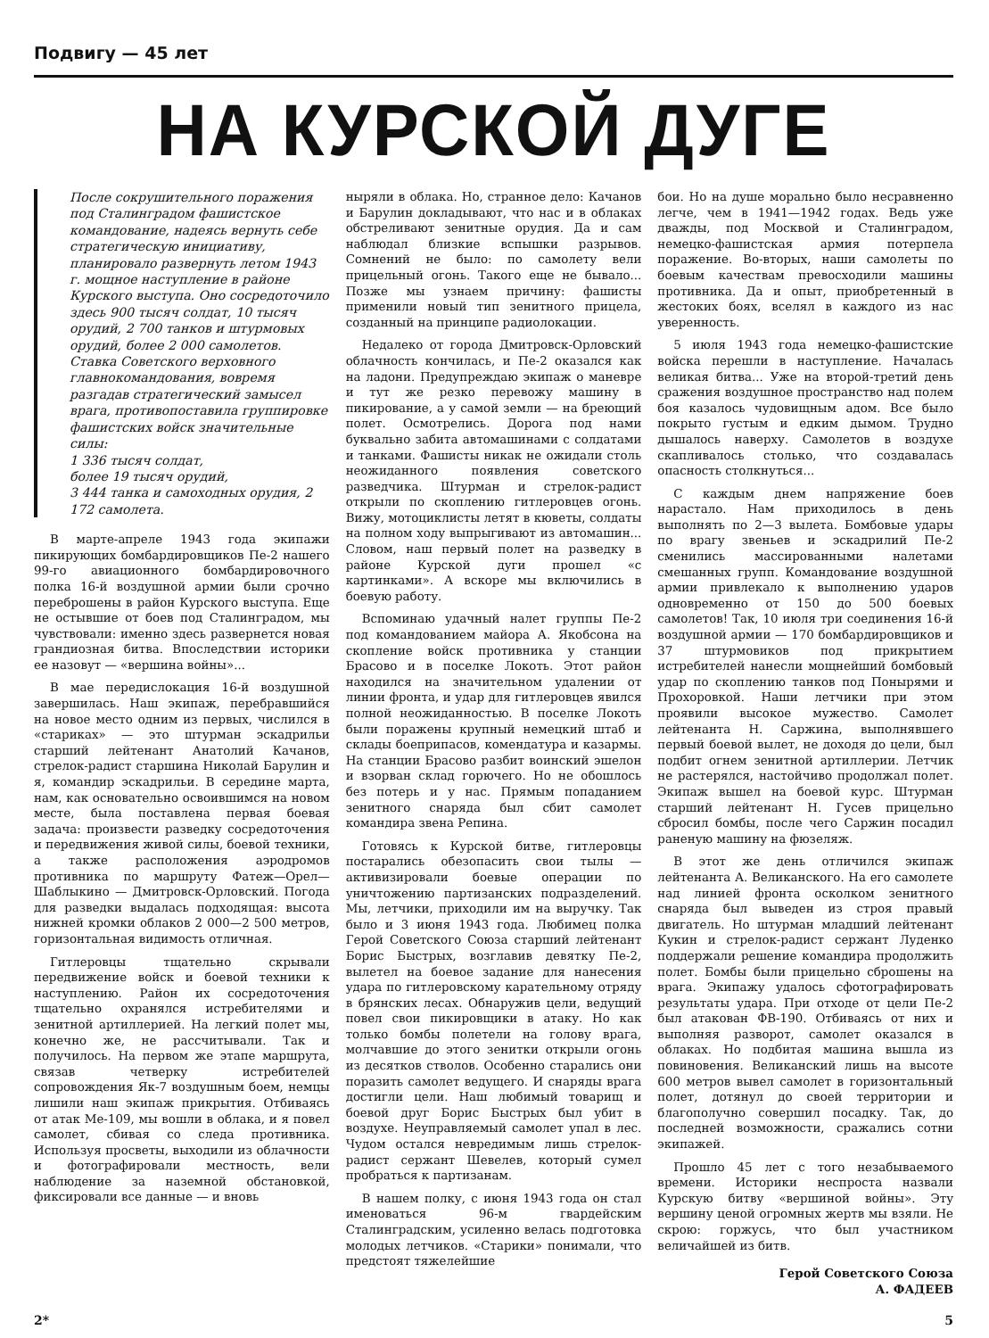Подвигу — 45 лет
НА КУРСКОЙ ДУГЕ
После сокрушительного поражения под Сталинградом фашистское командование, надеясь вернуть себе стратегическую инициативу, планировало развернуть летом 1943 г. мощное наступление в районе Курского выступа. Оно сосредоточило здесь 900 тысяч солдат, 10 тысяч орудий, 2 700 танков и штурмовых орудий, более 2 000 самолетов. Ставка Советского верховного главнокомандования, вовремя разгадав стратегический замысел врага, противопоставила группировке фашистских войск значительные силы:
1 336 тысяч солдат,
более 19 тысяч орудий,
3 444 танка и самоходных орудия, 2 172 самолета.
В марте-апреле 1943 года экипажи пикирующих бомбардировщиков Пе-2 нашего 99-го авиационного бомбардировочного полка 16-й воздушной армии были срочно переброшены в район Курского выступа. Еще не остывшие от боев под Сталинградом, мы чувствовали: именно здесь развернется новая грандиозная битва. Впоследствии историки ее назовут — «вершина войны»...
В мае передислокация 16-й воздушной завершилась. Наш экипаж, перебравшийся на новое место одним из первых, числился в «стариках» — это штурман эскадрильи старший лейтенант Анатолий Качанов, стрелок-радист старшина Николай Барулин и я, командир эскадрильи. В середине марта, нам, как основательно освоившимся на новом месте, была поставлена первая боевая задача: произвести разведку сосредоточения и передвижения живой силы, боевой техники, а также расположения аэродромов противника по маршруту Фатеж—Орел—Шаблыкино — Дмитровск-Орловский. Погода для разведки выдалась подходящая: высота нижней кромки облаков 2 000—2 500 метров, горизонтальная видимость отличная.
Гитлеровцы тщательно скрывали передвижение войск и боевой техники к наступлению. Район их сосредоточения тщательно охранялся истребителями и зенитной артиллерией. На легкий полет мы, конечно же, не рассчитывали. Так и получилось. На первом же этапе маршрута, связав четверку истребителей сопровождения Як-7 воздушным боем, немцы лишили наш экипаж прикрытия. Отбиваясь от атак Ме-109, мы вошли в облака, и я повел самолет, сбивая со следа противника. Используя просветы, выходили из облачности и фотографировали местность, вели наблюдение за наземной обстановкой, фиксировали все данные — и вновь
ныряли в облака. Но, странное дело: Качанов и Барулин докладывают, что нас и в облаках обстреливают зенитные орудия. Да и сам наблюдал близкие вспышки разрывов. Сомнений не было: по самолету вели прицельный огонь. Такого еще не бывало... Позже мы узнаем причину: фашисты применили новый тип зенитного прицела, созданный на принципе радиолокации.
Недалеко от города Дмитровск-Орловский облачность кончилась, и Пе-2 оказался как на ладони. Предупреждаю экипаж о маневре и тут же резко перевожу машину в пикирование, а у самой земли — на бреющий полет. Осмотрелись. Дорога под нами буквально забита автомашинами с солдатами и танками. Фашисты никак не ожидали столь неожиданного появления советского разведчика. Штурман и стрелок-радист открыли по скоплению гитлеровцев огонь. Вижу, мотоциклисты летят в кюветы, солдаты на полном ходу выпрыгивают из автомашин... Словом, наш первый полет на разведку в районе Курской дуги прошел «с картинками». А вскоре мы включились в боевую работу.
Вспоминаю удачный налет группы Пе-2 под командованием майора А. Якобсона на скопление войск противника у станции Брасово и в поселке Локоть. Этот район находился на значительном удалении от линии фронта, и удар для гитлеровцев явился полной неожиданностью. В поселке Локоть были поражены крупный немецкий штаб и склады боеприпасов, комендатура и казармы. На станции Брасово разбит воинский эшелон и взорван склад горючего. Но не обошлось без потерь и у нас. Прямым попаданием зенитного снаряда был сбит самолет командира звена Репина.
Готовясь к Курской битве, гитлеровцы постарались обезопасить свои тылы — активизировали боевые операции по уничтожению партизанских подразделений. Мы, летчики, приходили им на выручку. Так было и 3 июня 1943 года. Любимец полка Герой Советского Союза старший лейтенант Борис Быстрых, возглавив девятку Пе-2, вылетел на боевое задание для нанесения удара по гитлеровскому карательному отряду в брянских лесах. Обнаружив цели, ведущий повел свои пикировщики в атаку. Но как только бомбы полетели на голову врага, молчавшие до этого зенитки открыли огонь из десятков стволов. Особенно старались они поразить самолет ведущего. И снаряды врага достигли цели. Наш любимый товарищ и боевой друг Борис Быстрых был убит в воздухе. Неуправляемый самолет упал в лес. Чудом остался невредимым лишь стрелок-радист сержант Шевелев, который сумел пробраться к партизанам.
В нашем полку, с июня 1943 года он стал именоваться 96-м гвардейским Сталинградским, усиленно велась подготовка молодых летчиков. «Старики» понимали, что предстоят тяжелейшие
бои. Но на душе морально было несравненно легче, чем в 1941—1942 годах. Ведь уже дважды, под Москвой и Сталинградом, немецко-фашистская армия потерпела поражение. Во-вторых, наши самолеты по боевым качествам превосходили машины противника. Да и опыт, приобретенный в жестоких боях, вселял в каждого из нас уверенность.
5 июля 1943 года немецко-фашистские войска перешли в наступление. Началась великая битва... Уже на второй-третий день сражения воздушное пространство над полем боя казалось чудовищным адом. Все было покрыто густым и едким дымом. Трудно дышалось наверху. Самолетов в воздухе скапливалось столько, что создавалась опасность столкнуться...
С каждым днем напряжение боев нарастало. Нам приходилось в день выполнять по 2—3 вылета. Бомбовые удары по врагу звеньев и эскадрилий Пе-2 сменились массированными налетами смешанных групп. Командование воздушной армии привлекало к выполнению ударов одновременно от 150 до 500 боевых самолетов! Так, 10 июля три соединения 16-й воздушной армии — 170 бомбардировщиков и 37 штурмовиков под прикрытием истребителей нанесли мощнейший бомбовый удар по скоплению танков под Понырями и Прохоровкой. Наши летчики при этом проявили высокое мужество. Самолет лейтенанта Н. Саржина, выполнявшего первый боевой вылет, не доходя до цели, был подбит огнем зенитной артиллерии. Летчик не растерялся, настойчиво продолжал полет. Экипаж вышел на боевой курс. Штурман старший лейтенант Н. Гусев прицельно сбросил бомбы, после чего Саржин посадил раненую машину на фюзеляж.
В этот же день отличился экипаж лейтенанта А. Великанского. На его самолете над линией фронта осколком зенитного снаряда был выведен из строя правый двигатель. Но штурман младший лейтенант Кукин и стрелок-радист сержант Луденко поддержали решение командира продолжить полет. Бомбы были прицельно сброшены на врага. Экипажу удалось сфотографировать результаты удара. При отходе от цели Пе-2 был атакован ФВ-190. Отбиваясь от них и выполняя разворот, самолет оказался в облаках. Но подбитая машина вышла из повиновения. Великанский лишь на высоте 600 метров вывел самолет в горизонтальный полет, дотянул до своей территории и благополучно совершил посадку. Так, до последней возможности, сражались сотни экипажей.
Прошло 45 лет с того незабываемого времени. Историки неспроста назвали Курскую битву «вершиной войны». Эту вершину ценой огромных жертв мы взяли. Не скрою: горжусь, что был участником величайшей из битв.
Герой Советского Союза
А. ФАДЕЕВ
2* 5